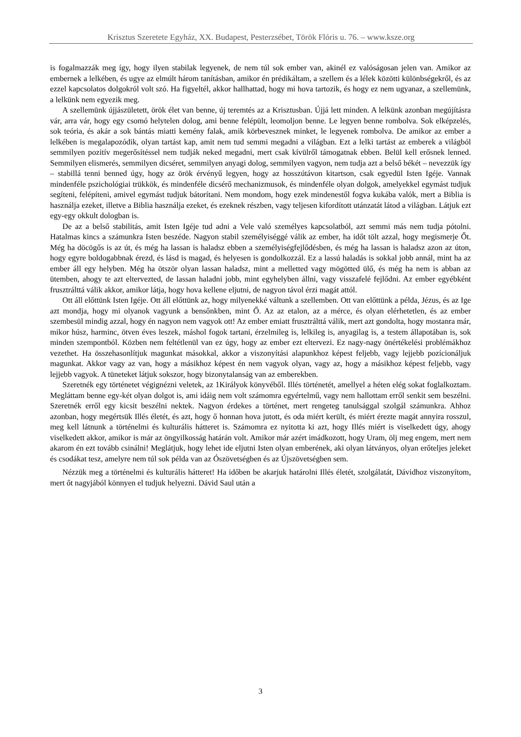Krisztus Szeretete Egyház, XX. Budapest, Pesterzsébet, Török Flóris u. 76. – www.ksze.org
is fogalmazzák meg így, hogy ilyen stabilak legyenek, de nem túl sok ember van, akinél ez valóságosan jelen van. Amikor az embernek a lelkében, és ugye az elmúlt három tanításban, amikor én prédikáltam, a szellem és a lélek közötti különbségekről, és az ezzel kapcsolatos dolgokról volt szó. Ha figyeltél, akkor hallhattad, hogy mi hova tartozik, és hogy ez nem ugyanaz, a szellemünk, a lelkünk nem egyezik meg.
A szellemünk újjászületett, örök élet van benne, új teremtés az a Krisztusban. Újjá lett minden. A lelkünk azonban megújításra vár, arra vár, hogy egy csomó helytelen dolog, ami benne felépült, leomoljon benne. Le legyen benne rombolva. Sok elképzelés, sok teória, és akár a sok bántás miatti kemény falak, amik körbevesznek minket, le legyenek rombolva. De amikor az ember a lelkében is megalapozódik, olyan tartást kap, amit nem tud semmi megadni a világban. Ezt a lelki tartást az emberek a világból semmilyen pozitív megerősítéssel nem tudják neked megadni, mert csak kívülről támogatnak ebben. Belül kell erősnek lenned. Semmilyen elismerés, semmilyen dicséret, semmilyen anyagi dolog, semmilyen vagyon, nem tudja azt a belső békét – nevezzük így – stabillá tenni benned úgy, hogy az örök érvényű legyen, hogy az hosszútávon kitartson, csak egyedül Isten Igéje. Vannak mindenféle pszichológiai trükkök, és mindenféle dicsérő mechanizmusok, és mindenféle olyan dolgok, amelyekkel egymást tudjuk segíteni, felépíteni, amivel egymást tudjuk bátorítani. Nem mondom, hogy ezek mindenestől fogva kukába valók, mert a Biblia is használja ezeket, illetve a Biblia használja ezeket, és ezeknek részben, vagy teljesen kifordított utánzatát látod a világban. Látjuk ezt egy-egy okkult dologban is.
De az a belső stabilitás, amit Isten Igéje tud adni a Vele való személyes kapcsolatból, azt semmi más nem tudja pótolni. Hatalmas kincs a számunkra Isten beszéde. Nagyon stabil személyiséggé válik az ember, ha időt tölt azzal, hogy megismerje Őt. Még ha döcögős is az út, és még ha lassan is haladsz ebben a személyiségfejlődésben, és még ha lassan is haladsz azon az úton, hogy egyre boldogabbnak érezd, és lásd is magad, és helyesen is gondolkozzál. Ez a lassú haladás is sokkal jobb annál, mint ha az ember áll egy helyben. Még ha ötször olyan lassan haladsz, mint a melletted vagy mögötted ülő, és még ha nem is abban az ütemben, ahogy te azt eltervezted, de lassan haladni jobb, mint egyhelyben állni, vagy visszafelé fejlődni. Az ember egyébként frusztrálttá válik akkor, amikor látja, hogy hova kellene eljutni, de nagyon távol érzi magát attól.
Ott áll előttünk Isten Igéje. Ott áll előttünk az, hogy milyenekké váltunk a szellemben. Ott van előttünk a példa, Jézus, és az Ige azt mondja, hogy mi olyanok vagyunk a bensőnkben, mint Ő. Az az etalon, az a mérce, és olyan elérhetetlen, és az ember szembesül mindig azzal, hogy én nagyon nem vagyok ott! Az ember emiatt frusztrálttá válik, mert azt gondolta, hogy mostanra már, mikor húsz, harminc, ötven éves leszek, máshol fogok tartani, érzelmileg is, lelkileg is, anyagilag is, a testem állapotában is, sok minden szempontból. Közben nem feltétlenül van ez úgy, hogy az ember ezt eltervezi. Ez nagy-nagy önértékelési problémákhoz vezethet. Ha összehasonlítjuk magunkat másokkal, akkor a viszonyítási alapunkhoz képest feljebb, vagy lejjebb pozícionáljuk magunkat. Akkor vagy az van, hogy a másikhoz képest én nem vagyok olyan, vagy az, hogy a másikhoz képest feljebb, vagy lejjebb vagyok. A tüneteket látjuk sokszor, hogy bizonytalanság van az emberekben.
Szeretnék egy történetet végignézni veletek, az 1Királyok könyvéből. Illés történetét, amellyel a héten elég sokat foglalkoztam. Megláttam benne egy-két olyan dolgot is, ami idáig nem volt számomra egyértelmű, vagy nem hallottam erről senkit sem beszélni. Szeretnék erről egy kicsit beszélni nektek. Nagyon érdekes a történet, mert rengeteg tanulsággal szolgál számunkra. Ahhoz azonban, hogy megértsük Illés életét, és azt, hogy ő honnan hova jutott, és oda miért került, és miért érezte magát annyira rosszul, meg kell látnunk a történelmi és kulturális hátteret is. Számomra ez nyitotta ki azt, hogy Illés miért is viselkedett úgy, ahogy viselkedett akkor, amikor is már az öngyilkosság határán volt. Amikor már azért imádkozott, hogy Uram, ölj meg engem, mert nem akarom én ezt tovább csinálni! Meglátjuk, hogy lehet ide eljutni Isten olyan emberének, aki olyan látványos, olyan erőteljes jeleket és csodákat tesz, amelyre nem túl sok példa van az Ószövetségben és az Újszövetségben sem.
Nézzük meg a történelmi és kulturális hátteret! Ha időben be akarjuk határolni Illés életét, szolgálatát, Dávidhoz viszonyítom, mert őt nagyjából könnyen el tudjuk helyezni. Dávid Saul után a
3